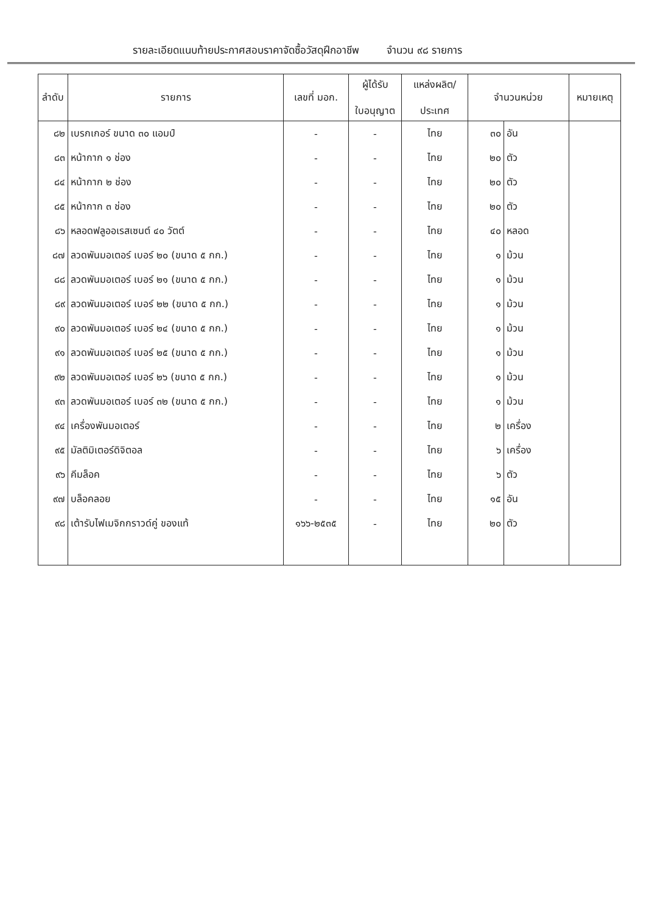รายละเอียดแนบท้ายประกาศสอบราคาจัดซื้อวัสดุฝึกอาชีพ จำนวน ๙๘ รายการ
| ลำดับ | รายการ | เลขที่ มอก. | ผู้ได้รับ ใบอนุญาต | แหล่งผลิต/ ประเทศ | จำนวนหน่วย | | หมายเหตุ |
| --- | --- | --- | --- | --- | --- | --- | --- |
| ๘๒ | เบรกเกอร์ ขนาด ๓๐ แอมป์ | - | - | ไทย | ๓๐ | อัน | |
| ๘๓ | หน้ากาก ๑ ช่อง | - | - | ไทย | ๒๐ | ตัว | |
| ๘๔ | หน้ากาก ๒ ช่อง | - | - | ไทย | ๒๐ | ตัว | |
| ๘๕ | หน้ากาก ๓ ช่อง | - | - | ไทย | ๒๐ | ตัว | |
| ๘๖ | หลอดฟลูออเรสเซนต์ ๔๐ วัตต์ | - | - | ไทย | ๔๐ | หลอด | |
| ๘๗ | ลวดพันมอเตอร์ เบอร์ ๒๐ (ขนาด ๕ กก.) | - | - | ไทย | ๑ | ม้วน | |
| ๘๘ | ลวดพันมอเตอร์ เบอร์ ๒๑ (ขนาด ๕ กก.) | - | - | ไทย | ๑ | ม้วน | |
| ๘๙ | ลวดพันมอเตอร์ เบอร์ ๒๒ (ขนาด ๕ กก.) | - | - | ไทย | ๑ | ม้วน | |
| ๙๐ | ลวดพันมอเตอร์ เบอร์ ๒๔ (ขนาด ๕ กก.) | - | - | ไทย | ๑ | ม้วน | |
| ๙๑ | ลวดพันมอเตอร์ เบอร์ ๒๕ (ขนาด ๕ กก.) | - | - | ไทย | ๑ | ม้วน | |
| ๙๒ | ลวดพันมอเตอร์ เบอร์ ๒๖ (ขนาด ๕ กก.) | - | - | ไทย | ๑ | ม้วน | |
| ๙๓ | ลวดพันมอเตอร์ เบอร์ ๓๒ (ขนาด ๕ กก.) | - | - | ไทย | ๑ | ม้วน | |
| ๙๔ | เครื่องพันมอเตอร์ | - | - | ไทย | ๒ | เครื่อง | |
| ๙๕ | มัลติมิเตอร์ดิจิตอล | - | - | ไทย | ๖ | เครื่อง | |
| ๙๖ | คีมล็อค | - | - | ไทย | ๖ | ตัว | |
| ๙๗ | บล็อคลอย | - | - | ไทย | ๑๕ | อัน | |
| ๙๘ | เต้ารับไฟเมจิกกราวด์คู่ ของแท้ | ๑๖๖-๒๕๓๕ | - | ไทย | ๒๐ | ตัว | |